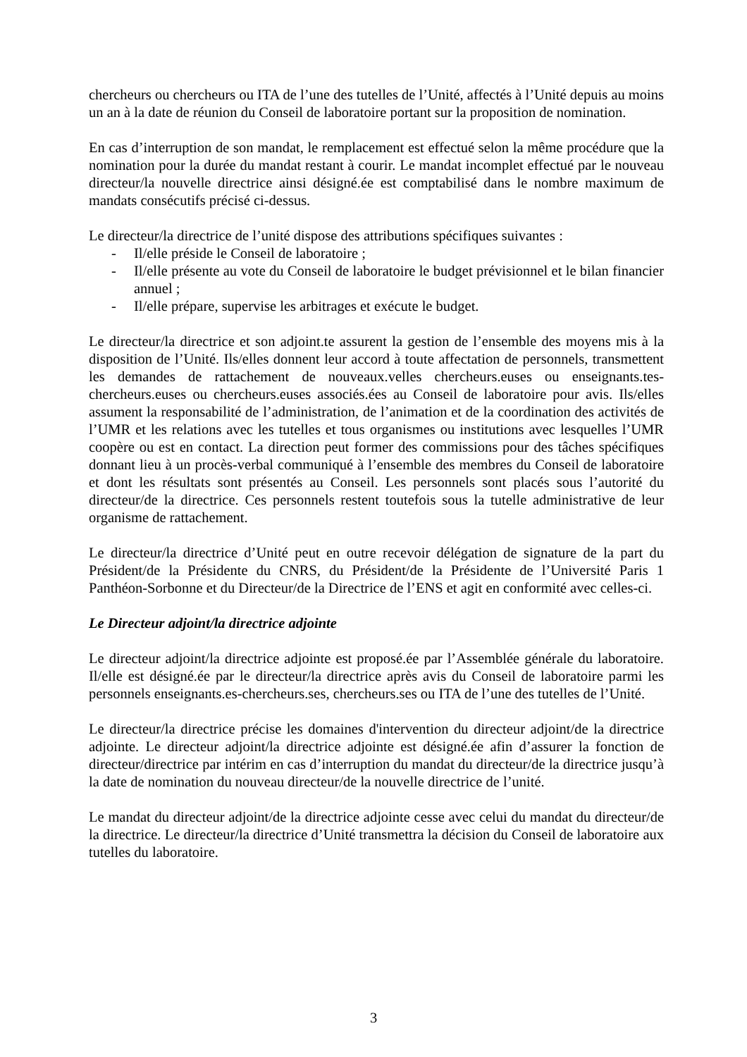chercheurs ou chercheurs ou ITA de l’une des tutelles de l’Unité, affectés à l’Unité depuis au moins un an à la date de réunion du Conseil de laboratoire portant sur la proposition de nomination.
En cas d’interruption de son mandat, le remplacement est effectué selon la même procédure que la nomination pour la durée du mandat restant à courir. Le mandat incomplet effectué par le nouveau directeur/la nouvelle directrice ainsi désigné.ée est comptabilisé dans le nombre maximum de mandats consécutifs précisé ci-dessus.
Le directeur/la directrice de l’unité dispose des attributions spécifiques suivantes :
- Il/elle préside le Conseil de laboratoire ;
- Il/elle présente au vote du Conseil de laboratoire le budget prévisionnel et le bilan financier annuel ;
- Il/elle prépare, supervise les arbitrages et exécute le budget.
Le directeur/la directrice et son adjoint.te assurent la gestion de l’ensemble des moyens mis à la disposition de l’Unité. Ils/elles donnent leur accord à toute affectation de personnels, transmettent les demandes de rattachement de nouveaux.velles chercheurs.euses ou enseignants.tes- chercheurs.euses ou chercheurs.euses associés.ées au Conseil de laboratoire pour avis. Ils/elles assument la responsabilité de l’administration, de l’animation et de la coordination des activités de l’UMR et les relations avec les tutelles et tous organismes ou institutions avec lesquelles l’UMR coopère ou est en contact. La direction peut former des commissions pour des tâches spécifiques donnant lieu à un procès-verbal communiqué à l’ensemble des membres du Conseil de laboratoire et dont les résultats sont présentés au Conseil. Les personnels sont placés sous l’autorité du directeur/de la directrice. Ces personnels restent toutefois sous la tutelle administrative de leur organisme de rattachement.
Le directeur/la directrice d’Unité peut en outre recevoir délégation de signature de la part du Président/de la Présidente du CNRS, du Président/de la Présidente de l’Université Paris 1 Panthéon-Sorbonne et du Directeur/de la Directrice de l’ENS et agit en conformité avec celles-ci.
Le Directeur adjoint/la directrice adjointe
Le directeur adjoint/la directrice adjointe est proposé.ée par l’Assemblée générale du laboratoire. Il/elle est désigné.ée par le directeur/la directrice après avis du Conseil de laboratoire parmi les personnels enseignants.es-chercheurs.ses, chercheurs.ses ou ITA de l’une des tutelles de l’Unité.
Le directeur/la directrice précise les domaines d'intervention du directeur adjoint/de la directrice adjointe. Le directeur adjoint/la directrice adjointe est désigné.ée afin d’assurer la fonction de directeur/directrice par intérim en cas d’interruption du mandat du directeur/de la directrice jusqu’à la date de nomination du nouveau directeur/de la nouvelle directrice de l’unité.
Le mandat du directeur adjoint/de la directrice adjointe cesse avec celui du mandat du directeur/de la directrice. Le directeur/la directrice d’Unité transmettra la décision du Conseil de laboratoire aux tutelles du laboratoire.
3